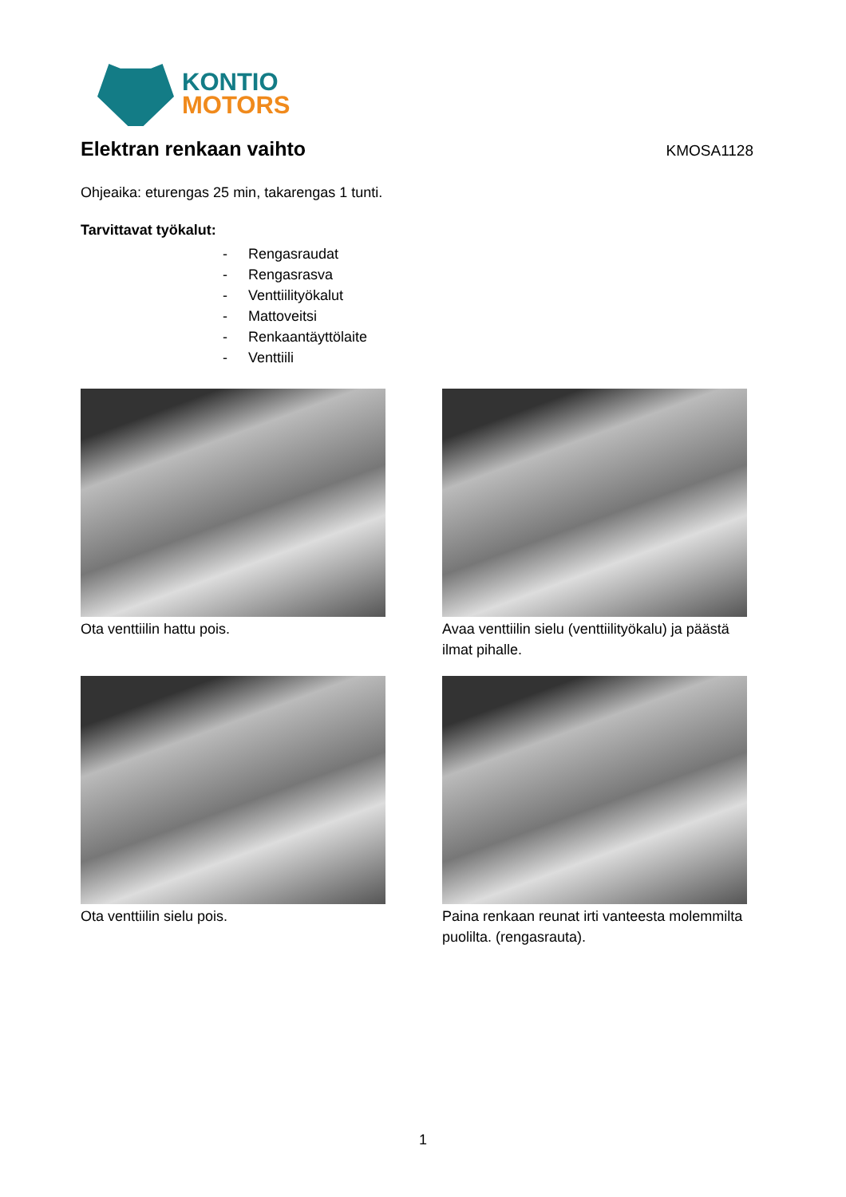KONTIO
MOTORS
Elektran renkaan vaihto KMOSA1128
Ohjeaika: eturengas 25 min, takarengas 1 tunti.
Tarvittavat työkalut:
- Rengasraudat
- Rengasrasva
- Venttiilityökalut
- Mattoveitsi
- Renkaantäyttölaite
- Venttiili
Ota venttiilin hattu pois.
Avaa venttiilin sielu (venttiilityökalu) ja päästä ilmat pihalle.
Ota venttiilin sielu pois.
Paina renkaan reunat irti vanteesta molemmilta puolilta. (rengasrauta).
1